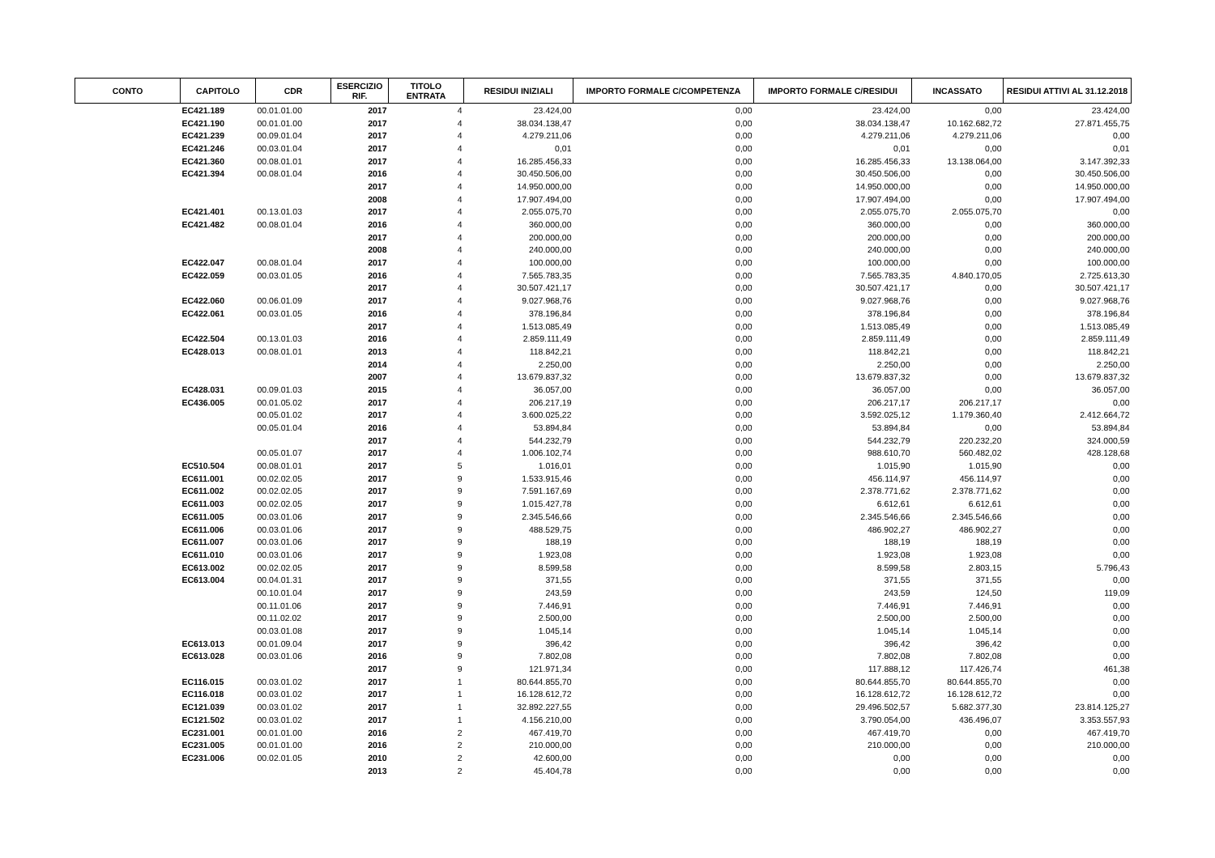| CONTO | CAPITOLO | CDR | ESERCIZIO RIF. | TITOLO ENTRATA | RESIDUI INIZIALI | IMPORTO FORMALE C/COMPETENZA | IMPORTO FORMALE C/RESIDUI | INCASSATO | RESIDUI ATTIVI AL 31.12.2018 |
| --- | --- | --- | --- | --- | --- | --- | --- | --- | --- |
| | EC421.189 | 00.01.01.00 | 2017 | 4 | 23.424,00 | 0,00 | 23.424,00 | 0,00 | 23.424,00 |
| | EC421.190 | 00.01.01.00 | 2017 | 4 | 38.034.138,47 | 0,00 | 38.034.138,47 | 10.162.682,72 | 27.871.455,75 |
| | EC421.239 | 00.09.01.04 | 2017 | 4 | 4.279.211,06 | 0,00 | 4.279.211,06 | 4.279.211,06 | 0,00 |
| | EC421.246 | 00.03.01.04 | 2017 | 4 | 0,01 | 0,00 | 0,01 | 0,00 | 0,01 |
| | EC421.360 | 00.08.01.01 | 2017 | 4 | 16.285.456,33 | 0,00 | 16.285.456,33 | 13.138.064,00 | 3.147.392,33 |
| | EC421.394 | 00.08.01.04 | 2016 | 4 | 30.450.506,00 | 0,00 | 30.450.506,00 | 0,00 | 30.450.506,00 |
| | | | 2017 | 4 | 14.950.000,00 | 0,00 | 14.950.000,00 | 0,00 | 14.950.000,00 |
| | | | 2008 | 4 | 17.907.494,00 | 0,00 | 17.907.494,00 | 0,00 | 17.907.494,00 |
| | EC421.401 | 00.13.01.03 | 2017 | 4 | 2.055.075,70 | 0,00 | 2.055.075,70 | 2.055.075,70 | 0,00 |
| | EC421.482 | 00.08.01.04 | 2016 | 4 | 360.000,00 | 0,00 | 360.000,00 | 0,00 | 360.000,00 |
| | | | 2017 | 4 | 200.000,00 | 0,00 | 200.000,00 | 0,00 | 200.000,00 |
| | | | 2008 | 4 | 240.000,00 | 0,00 | 240.000,00 | 0,00 | 240.000,00 |
| | EC422.047 | 00.08.01.04 | 2017 | 4 | 100.000,00 | 0,00 | 100.000,00 | 0,00 | 100.000,00 |
| | EC422.059 | 00.03.01.05 | 2016 | 4 | 7.565.783,35 | 0,00 | 7.565.783,35 | 4.840.170,05 | 2.725.613,30 |
| | | | 2017 | 4 | 30.507.421,17 | 0,00 | 30.507.421,17 | 0,00 | 30.507.421,17 |
| | EC422.060 | 00.06.01.09 | 2017 | 4 | 9.027.968,76 | 0,00 | 9.027.968,76 | 0,00 | 9.027.968,76 |
| | EC422.061 | 00.03.01.05 | 2016 | 4 | 378.196,84 | 0,00 | 378.196,84 | 0,00 | 378.196,84 |
| | | | 2017 | 4 | 1.513.085,49 | 0,00 | 1.513.085,49 | 0,00 | 1.513.085,49 |
| | EC422.504 | 00.13.01.03 | 2016 | 4 | 2.859.111,49 | 0,00 | 2.859.111,49 | 0,00 | 2.859.111,49 |
| | EC428.013 | 00.08.01.01 | 2013 | 4 | 118.842,21 | 0,00 | 118.842,21 | 0,00 | 118.842,21 |
| | | | 2014 | 4 | 2.250,00 | 0,00 | 2.250,00 | 0,00 | 2.250,00 |
| | | | 2007 | 4 | 13.679.837,32 | 0,00 | 13.679.837,32 | 0,00 | 13.679.837,32 |
| | EC428.031 | 00.09.01.03 | 2015 | 4 | 36.057,00 | 0,00 | 36.057,00 | 0,00 | 36.057,00 |
| | EC436.005 | 00.01.05.02 | 2017 | 4 | 206.217,19 | 0,00 | 206.217,17 | 206.217,17 | 0,00 |
| | | 00.05.01.02 | 2017 | 4 | 3.600.025,22 | 0,00 | 3.592.025,12 | 1.179.360,40 | 2.412.664,72 |
| | | 00.05.01.04 | 2016 | 4 | 53.894,84 | 0,00 | 53.894,84 | 0,00 | 53.894,84 |
| | | | 2017 | 4 | 544.232,79 | 0,00 | 544.232,79 | 220.232,20 | 324.000,59 |
| | | 00.05.01.07 | 2017 | 4 | 1.006.102,74 | 0,00 | 988.610,70 | 560.482,02 | 428.128,68 |
| | EC510.504 | 00.08.01.01 | 2017 | 5 | 1.016,01 | 0,00 | 1.015,90 | 1.015,90 | 0,00 |
| | EC611.001 | 00.02.02.05 | 2017 | 9 | 1.533.915,46 | 0,00 | 456.114,97 | 456.114,97 | 0,00 |
| | EC611.002 | 00.02.02.05 | 2017 | 9 | 7.591.167,69 | 0,00 | 2.378.771,62 | 2.378.771,62 | 0,00 |
| | EC611.003 | 00.02.02.05 | 2017 | 9 | 1.015.427,78 | 0,00 | 6.612,61 | 6.612,61 | 0,00 |
| | EC611.005 | 00.03.01.06 | 2017 | 9 | 2.345.546,66 | 0,00 | 2.345.546,66 | 2.345.546,66 | 0,00 |
| | EC611.006 | 00.03.01.06 | 2017 | 9 | 488.529,75 | 0,00 | 486.902,27 | 486.902,27 | 0,00 |
| | EC611.007 | 00.03.01.06 | 2017 | 9 | 188,19 | 0,00 | 188,19 | 188,19 | 0,00 |
| | EC611.010 | 00.03.01.06 | 2017 | 9 | 1.923,08 | 0,00 | 1.923,08 | 1.923,08 | 0,00 |
| | EC613.002 | 00.02.02.05 | 2017 | 9 | 8.599,58 | 0,00 | 8.599,58 | 2.803,15 | 5.796,43 |
| | EC613.004 | 00.04.01.31 | 2017 | 9 | 371,55 | 0,00 | 371,55 | 371,55 | 0,00 |
| | | 00.10.01.04 | 2017 | 9 | 243,59 | 0,00 | 243,59 | 124,50 | 119,09 |
| | | 00.11.01.06 | 2017 | 9 | 7.446,91 | 0,00 | 7.446,91 | 7.446,91 | 0,00 |
| | | 00.11.02.02 | 2017 | 9 | 2.500,00 | 0,00 | 2.500,00 | 2.500,00 | 0,00 |
| | | 00.03.01.08 | 2017 | 9 | 1.045,14 | 0,00 | 1.045,14 | 1.045,14 | 0,00 |
| | EC613.013 | 00.01.09.04 | 2017 | 9 | 396,42 | 0,00 | 396,42 | 396,42 | 0,00 |
| | EC613.028 | 00.03.01.06 | 2016 | 9 | 7.802,08 | 0,00 | 7.802,08 | 7.802,08 | 0,00 |
| | | | 2017 | 9 | 121.971,34 | 0,00 | 117.888,12 | 117.426,74 | 461,38 |
| | EC116.015 | 00.03.01.02 | 2017 | 1 | 80.644.855,70 | 0,00 | 80.644.855,70 | 80.644.855,70 | 0,00 |
| | EC116.018 | 00.03.01.02 | 2017 | 1 | 16.128.612,72 | 0,00 | 16.128.612,72 | 16.128.612,72 | 0,00 |
| | EC121.039 | 00.03.01.02 | 2017 | 1 | 32.892.227,55 | 0,00 | 29.496.502,57 | 5.682.377,30 | 23.814.125,27 |
| | EC121.502 | 00.03.01.02 | 2017 | 1 | 4.156.210,00 | 0,00 | 3.790.054,00 | 436.496,07 | 3.353.557,93 |
| | EC231.001 | 00.01.01.00 | 2016 | 2 | 467.419,70 | 0,00 | 467.419,70 | 0,00 | 467.419,70 |
| | EC231.005 | 00.01.01.00 | 2016 | 2 | 210.000,00 | 0,00 | 210.000,00 | 0,00 | 210.000,00 |
| | EC231.006 | 00.02.01.05 | 2010 | 2 | 42.600,00 | 0,00 | 0,00 | 0,00 | 0,00 |
| | | | 2013 | 2 | 45.404,78 | 0,00 | 0,00 | 0,00 | 0,00 |